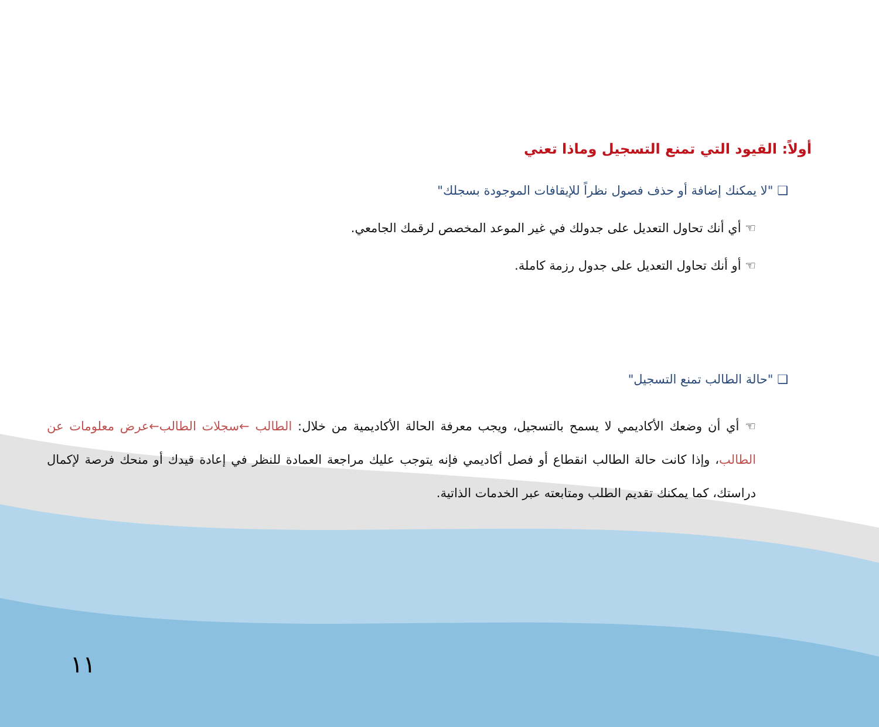أولاً: القيود التي تمنع التسجيل وماذا تعني
❑ "لا يمكنك إضافة أو حذف فصول نظراً للإيقافات الموجودة بسجلك"
☜ أي أنك تحاول التعديل على جدولك في غير الموعد المخصص لرقمك الجامعي.
☜ أو أنك تحاول التعديل على جدول رزمة كاملة.
❑ "حالة الطالب تمنع التسجيل"
☜ أي أن وضعك الأكاديمي لا يسمح بالتسجيل، ويجب معرفة الحالة الأكاديمية من خلال: الطالب ←سجلات الطالب←عرض معلومات عن الطالب، وإذا كانت حالة الطالب انقطاع أو فصل أكاديمي فإنه يتوجب عليك مراجعة العمادة للنظر في إعادة قيدك أو منحك فرصة لإكمال دراستك، كما يمكنك تقديم الطلب ومتابعته عبر الخدمات الذاتية.
١١